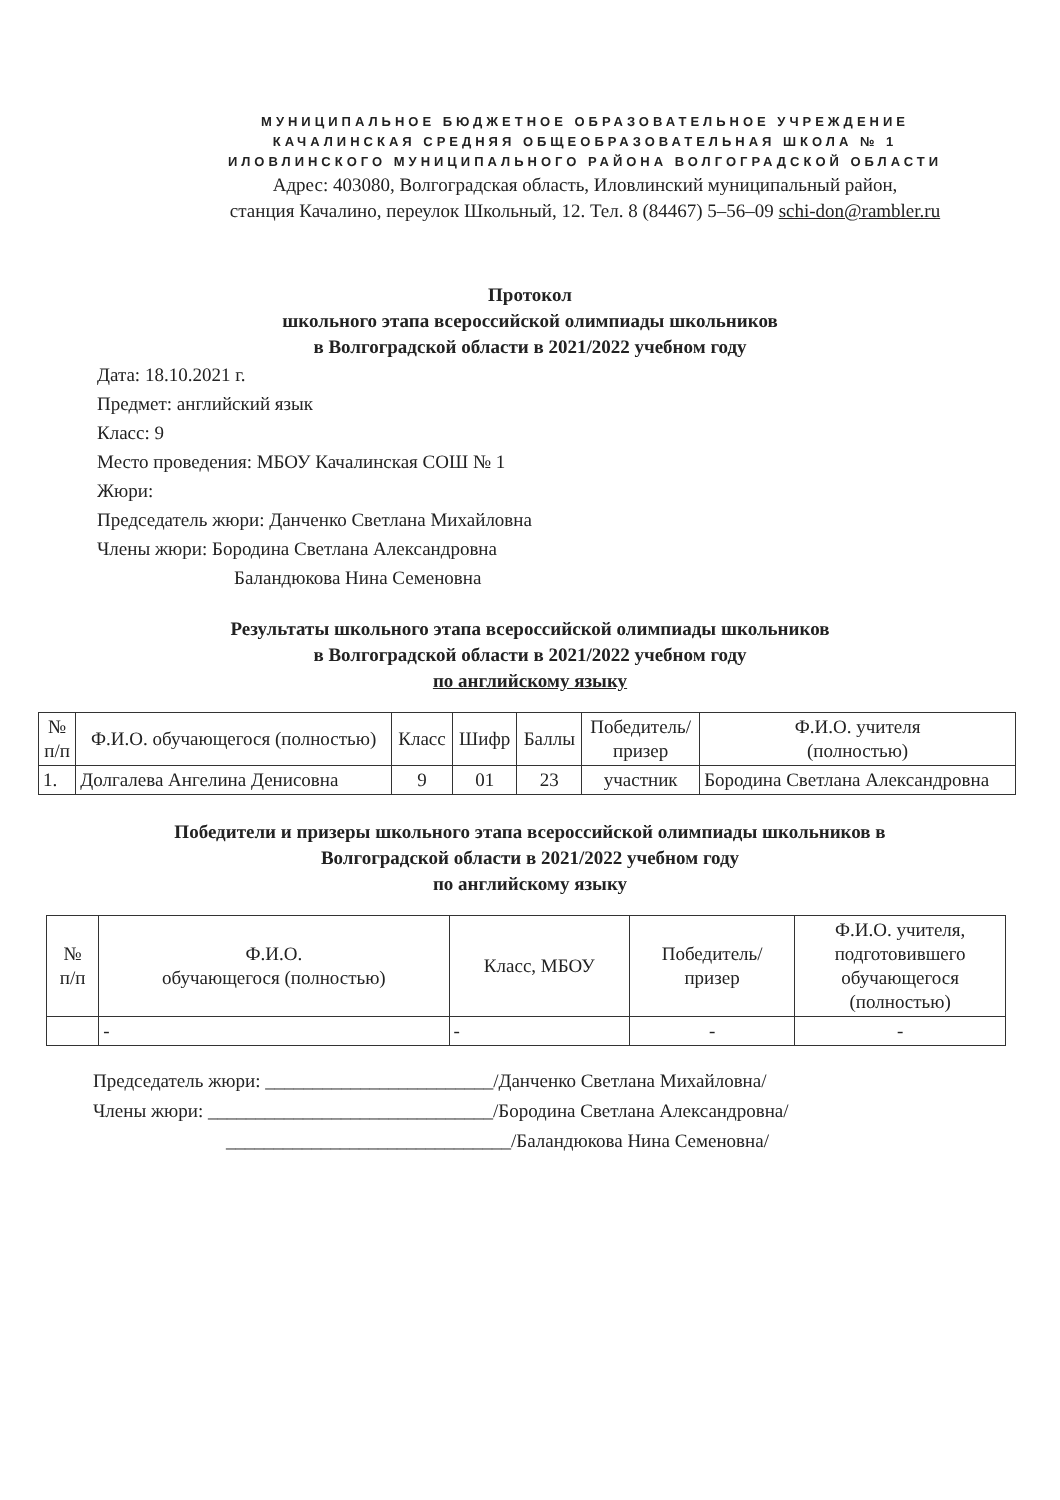МУНИЦИПАЛЬНОЕ БЮДЖЕТНОЕ ОБРАЗОВАТЕЛЬНОЕ УЧРЕЖДЕНИЕ
КАЧАЛИНСКАЯ СРЕДНЯЯ ОБЩЕОБРАЗОВАТЕЛЬНАЯ ШКОЛА № 1
ИЛОВЛИНСКОГО МУНИЦИПАЛЬНОГО РАЙОНА ВОЛГОГРАДСКОЙ ОБЛАСТИ
Адрес: 403080, Волгоградская область, Иловлинский муниципальный район,
станция Качалино, переулок Школьный, 12. Тел. 8 (84467) 5–56–09 schi-don@rambler.ru
Протокол
школьного этапа всероссийской олимпиады школьников
в Волгоградской области в 2021/2022 учебном году
Дата: 18.10.2021 г.
Предмет: английский язык
Класс: 9
Место проведения: МБОУ Качалинская СОШ № 1
Жюри:
Председатель жюри: Данченко Светлана Михайловна
Члены жюри: Бородина Светлана Александровна
Баландюкова Нина Семеновна
Результаты школьного этапа всероссийской олимпиады школьников
в Волгоградской области в 2021/2022 учебном году
по английскому языку
| № п/п | Ф.И.О. обучающегося (полностью) | Класс | Шифр | Баллы | Победитель/ призер | Ф.И.О. учителя (полностью) |
| --- | --- | --- | --- | --- | --- | --- |
| 1. | Долгалева Ангелина Денисовна | 9 | 01 | 23 | участник | Бородина Светлана Александровна |
Победители и призеры школьного этапа всероссийской олимпиады школьников в
Волгоградской области в 2021/2022 учебном году
по английскому языку
| № п/п | Ф.И.О. обучающегося (полностью) | Класс, МБОУ | Победитель/ призер | Ф.И.О. учителя, подготовившего обучающегося (полностью) |
| --- | --- | --- | --- | --- |
| | - | - | - | - |
Председатель жюри: ________________________/Данченко Светлана Михайловна/
Члены жюри: ______________________________/Бородина Светлана Александровна/
______________________________/Баландюкова Нина Семеновна/